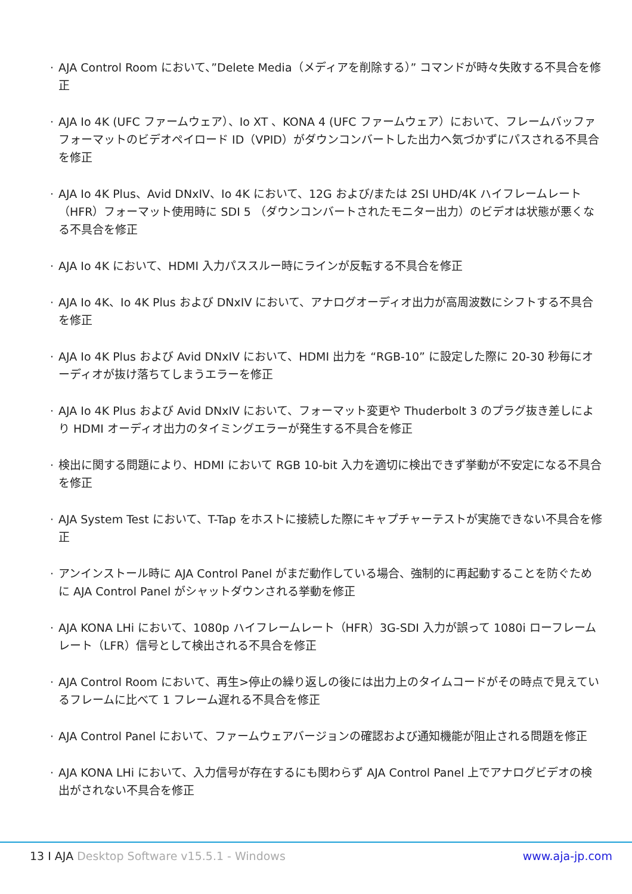· AJA Control Room において、”Delete Media（メディアを削除する）” コマンドが時々失敗する不具合を修正
· AJA Io 4K (UFC ファームウェア）、Io XT 、KONA 4 (UFC ファームウェア）において、フレームバッファフォーマットのビデオペイロード ID（VPID）がダウンコンバートした出力へ気づかずにパスされる不具合を修正
· AJA Io 4K Plus、Avid DNxIV、Io 4K において、12G および/または 2SI UHD/4K ハイフレームレート（HFR）フォーマット使用時に SDI 5 （ダウンコンバートされたモニター出力）のビデオは状態が悪くなる不具合を修正
· AJA Io 4K において、HDMI 入力パススルー時にラインが反転する不具合を修正
· AJA Io 4K、Io 4K Plus および DNxIV において、アナログオーディオ出力が高周波数にシフトする不具合を修正
· AJA Io 4K Plus および Avid DNxIV において、HDMI 出力を “RGB-10” に設定した際に 20-30 秒毎にオーディオが抜け落ちてしまうエラーを修正
· AJA Io 4K Plus および Avid DNxIV において、フォーマット変更や Thuderbolt 3 のプラグ抜き差しにより HDMI オーディオ出力のタイミングエラーが発生する不具合を修正
· 検出に関する問題により、HDMI において RGB 10-bit 入力を適切に検出できず挙動が不安定になる不具合を修正
· AJA System Test において、T-Tap をホストに接続した際にキャプチャーテストが実施できない不具合を修正
· アンインストール時に AJA Control Panel がまだ動作している場合、強制的に再起動することを防ぐために AJA Control Panel がシャットダウンされる挙動を修正
· AJA KONA LHi において、1080p ハイフレームレート（HFR）3G-SDI 入力が誤って 1080i ローフレームレート（LFR）信号として検出される不具合を修正
· AJA Control Room において、再生>停止の繰り返しの後には出力上のタイムコードがその時点で見えているフレームに比べて 1 フレーム遅れる不具合を修正
· AJA Control Panel において、ファームウェアバージョンの確認および通知機能が阻止される問題を修正
· AJA KONA LHi において、入力信号が存在するにも関わらず AJA Control Panel 上でアナログビデオの検出がされない不具合を修正
13 I AJA Desktop Software v15.5.1 - Windows www.aja-jp.com